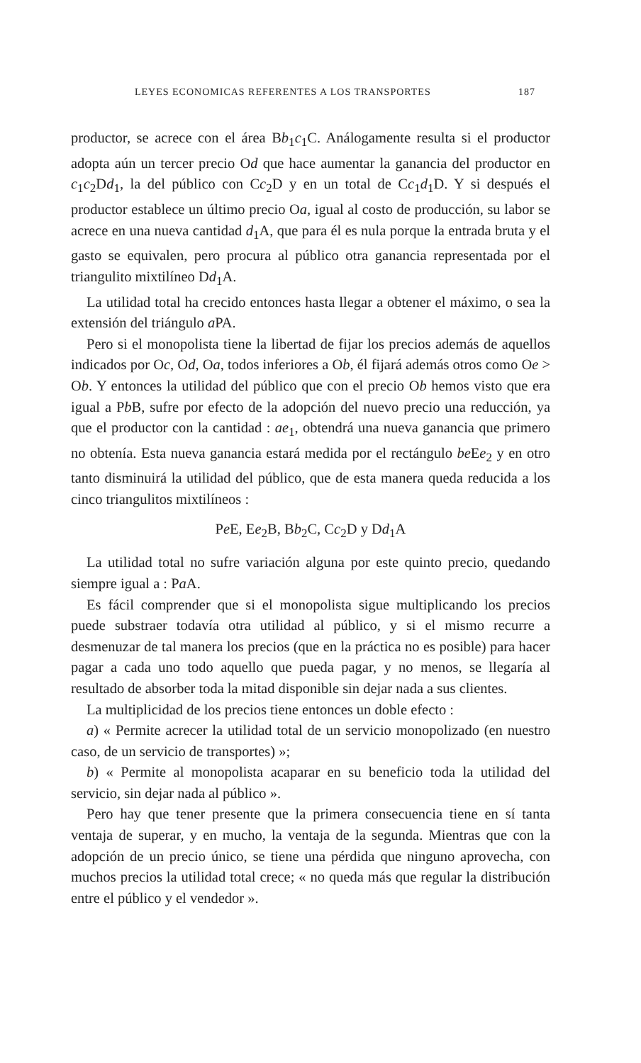LEYES ECONOMICAS REFERENTES A LOS TRANSPORTES 187
productor, se acrece con el área Bb<sub>1</sub>c<sub>1</sub>C. Análogamente resulta si el productor adopta aún un tercer precio Od que hace aumentar la ganancia del productor en c<sub>1</sub>c<sub>2</sub>Dd<sub>1</sub>, la del público con Cc<sub>2</sub>D y en un total de Cc<sub>1</sub>d<sub>1</sub>D. Y si después el productor establece un último precio Oa, igual al costo de producción, su labor se acrece en una nueva cantidad d<sub>1</sub>A, que para él es nula porque la entrada bruta y el gasto se equivalen, pero procura al público otra ganancia representada por el triangulito mixtilíneo Dd<sub>1</sub>A.
La utilidad total ha crecido entonces hasta llegar a obtener el máximo, o sea la extensión del triángulo a PA.
Pero si el monopolista tiene la libertad de fijar los precios además de aquellos indicados por Oc, Od, Oa, todos inferiores a Ob, él fijará además otros como Oe > Ob. Y entonces la utilidad del público que con el precio Ob hemos visto que era igual a Pb B, sufre por efecto de la adopción del nuevo precio una reducción, ya que el productor con la cantidad : ae<sub>1</sub>, obtendrá una nueva ganancia que primero no obtenía. Esta nueva ganancia estará medida por el rectángulo be Ee<sub>2</sub> y en otro tanto disminuirá la utilidad del público, que de esta manera queda reducida a los cinco triangulitos mixtilíneos :
Pe E, Ee<sub>2</sub>B, Bb<sub>2</sub>C, Cc<sub>2</sub>D y Dd<sub>1</sub>A
La utilidad total no sufre variación alguna por este quinto precio, quedando siempre igual a : Pa A.
Es fácil comprender que si el monopolista sigue multiplicando los precios puede substraer todavía otra utilidad al público, y si el mismo recurre a desmenuzar de tal manera los precios (que en la práctica no es posible) para hacer pagar a cada uno todo aquello que pueda pagar, y no menos, se llegaría al resultado de absorber toda la mitad disponible sin dejar nada a sus clientes.
La multiplicidad de los precios tiene entonces un doble efecto :
a) « Permite acrecer la utilidad total de un servicio monopolizado (en nuestro caso, de un servicio de transportes) »;
b) « Permite al monopolista acaparar en su beneficio toda la utilidad del servicio, sin dejar nada al público ».
Pero hay que tener presente que la primera consecuencia tiene en sí tanta ventaja de superar, y en mucho, la ventaja de la segunda. Mientras que con la adopción de un precio único, se tiene una pérdida que ninguno aprovecha, con muchos precios la utilidad total crece; « no queda más que regular la distribución entre el público y el vendedor ».